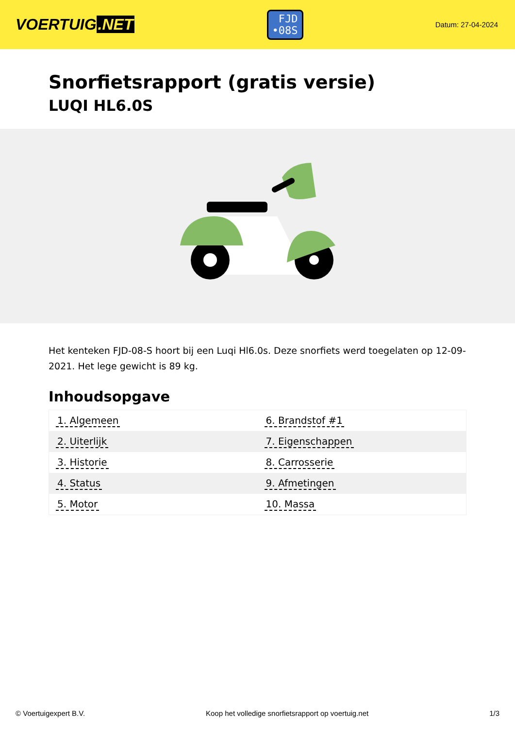VOERTUIG.NET
FJD
•08S
Datum: 27-04-2024
Snorfietsrapport (gratis versie)
LUQI HL6.0S
Het kenteken FJD-08-S hoort bij een Luqi Hl6.0s. Deze snorfiets werd toegelaten op 12-09-2021. Het lege gewicht is 89 kg.
Inhoudsopgave
| 1. Algemeen | 6. Brandstof #1 |
| 2. Uiterlijk | 7. Eigenschappen |
| 3. Historie | 8. Carrosserie |
| 4. Status | 9. Afmetingen |
| 5. Motor | 10. Massa |
© Voertuigexpert B.V. Koop het volledige snorfietsrapport op voertuig.net 1/3